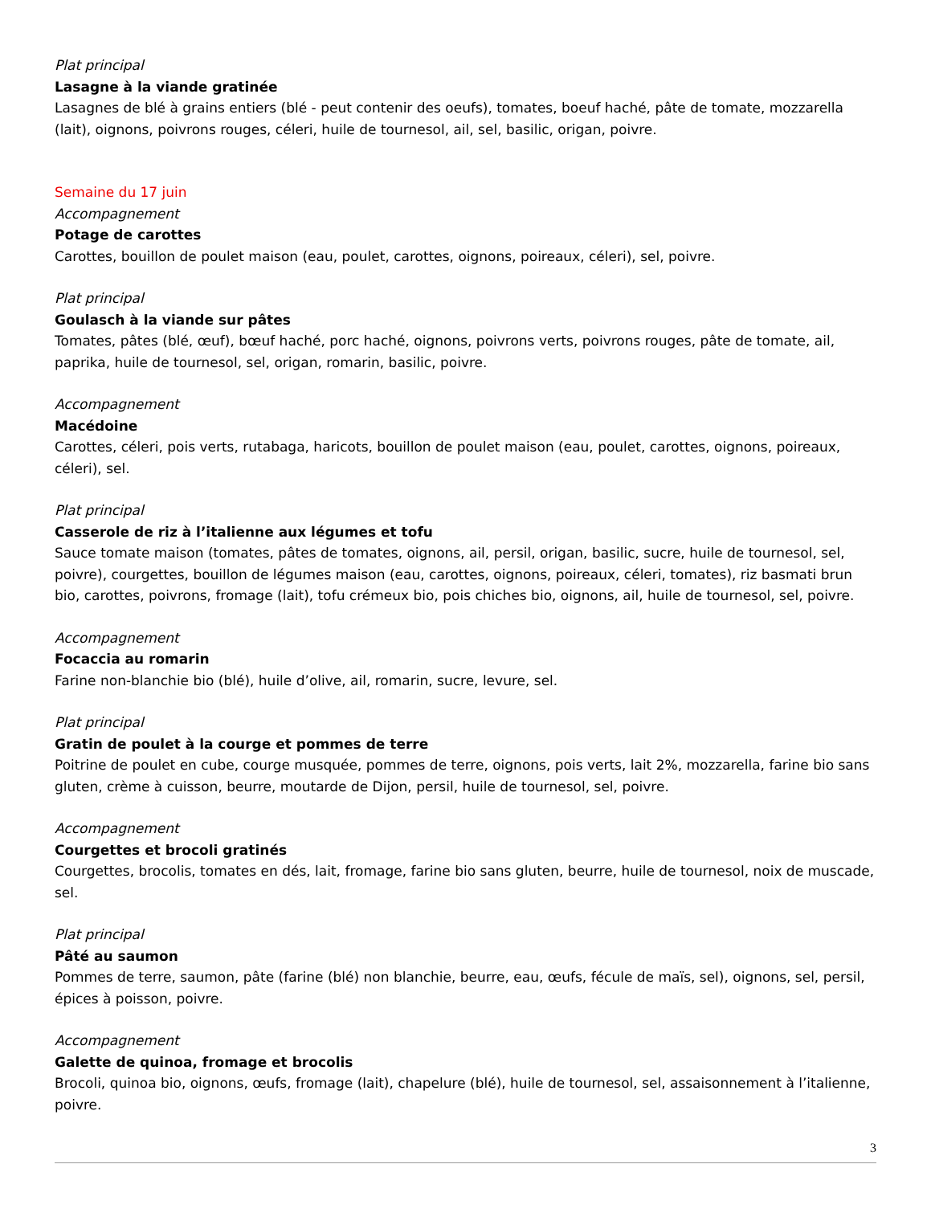Plat principal
Lasagne à la viande gratinée
Lasagnes de blé à grains entiers (blé - peut contenir des oeufs), tomates, boeuf haché, pâte de tomate, mozzarella (lait), oignons, poivrons rouges, céleri, huile de tournesol, ail, sel, basilic, origan, poivre.
Semaine du 17 juin
Accompagnement
Potage de carottes
Carottes, bouillon de poulet maison (eau, poulet, carottes, oignons, poireaux, céleri), sel, poivre.
Plat principal
Goulasch à la viande sur pâtes
Tomates, pâtes (blé, œuf), bœuf haché, porc haché, oignons, poivrons verts, poivrons rouges, pâte de tomate, ail, paprika, huile de tournesol, sel, origan, romarin, basilic, poivre.
Accompagnement
Macédoine
Carottes, céleri, pois verts, rutabaga, haricots, bouillon de poulet maison (eau, poulet, carottes, oignons, poireaux, céleri), sel.
Plat principal
Casserole de riz à l’italienne aux légumes et tofu
Sauce tomate maison (tomates, pâtes de tomates, oignons, ail, persil, origan, basilic, sucre, huile de tournesol, sel, poivre), courgettes, bouillon de légumes maison (eau, carottes, oignons, poireaux, céleri, tomates), riz basmati brun bio, carottes, poivrons, fromage (lait), tofu crémeux bio, pois chiches bio, oignons, ail, huile de tournesol, sel, poivre.
Accompagnement
Focaccia au romarin
Farine non-blanchie bio (blé), huile d’olive, ail, romarin, sucre, levure, sel.
Plat principal
Gratin de poulet à la courge et pommes de terre
Poitrine de poulet en cube, courge musquée, pommes de terre, oignons, pois verts, lait 2%, mozzarella, farine bio sans gluten, crème à cuisson, beurre, moutarde de Dijon, persil, huile de tournesol, sel, poivre.
Accompagnement
Courgettes et brocoli gratinés
Courgettes, brocolis, tomates en dés, lait, fromage, farine bio sans gluten, beurre, huile de tournesol, noix de muscade, sel.
Plat principal
Pâté au saumon
Pommes de terre, saumon, pâte (farine (blé) non blanchie, beurre, eau, œufs, fécule de maïs, sel), oignons, sel, persil, épices à poisson, poivre.
Accompagnement
Galette de quinoa, fromage et brocolis
Brocoli, quinoa bio, oignons, œufs, fromage (lait), chapelure (blé), huile de tournesol, sel, assaisonnement à l’italienne, poivre.
3